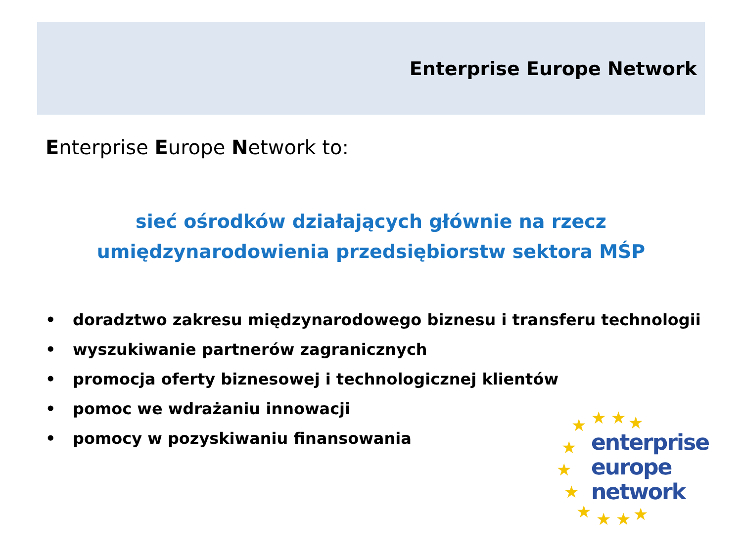Enterprise Europe Network
Enterprise Europe Network to:
sieć ośrodków działających głównie na rzecz
umiędzynarodowienia przedsiębiorstw sektora MŚP
• doradztwo zakresu międzynarodowego biznesu i transferu technologii
• wyszukiwanie partnerów zagranicznych
• promocja oferty biznesowej i technologicznej klientów
• pomoc we wdrażaniu innowacji
• pomocy w pozyskiwaniu finansowania
★ ★ ★ ★
★
★
★
★ ★ ★ ★
enterprise
europe
network